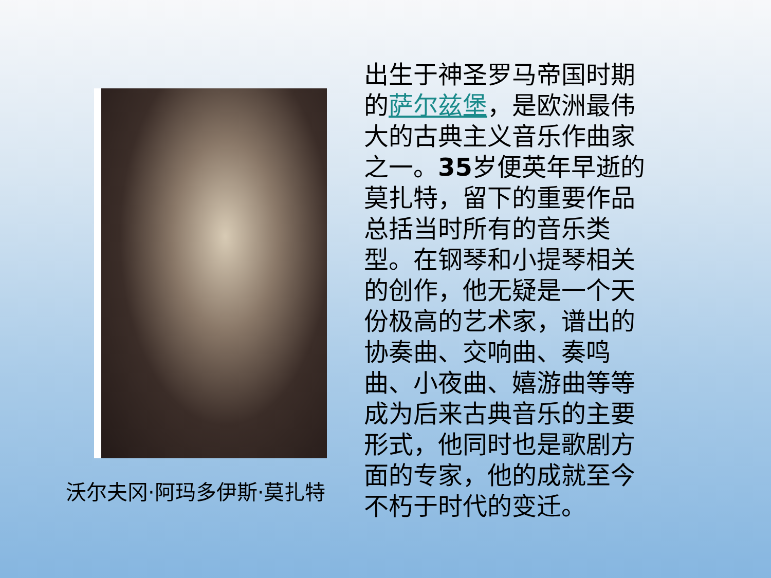沃尔夫冈·阿玛多伊斯·莫扎特
出生于神圣罗马帝国时期的萨尔兹堡，是欧洲最伟大的古典主义音乐作曲家之一。35岁便英年早逝的莫扎特，留下的重要作品总括当时所有的音乐类型。在钢琴和小提琴相关的创作，他无疑是一个天份极高的艺术家，谱出的协奏曲、交响曲、奏鸣曲、小夜曲、嬉游曲等等成为后来古典音乐的主要形式，他同时也是歌剧方面的专家，他的成就至今不朽于时代的变迁。